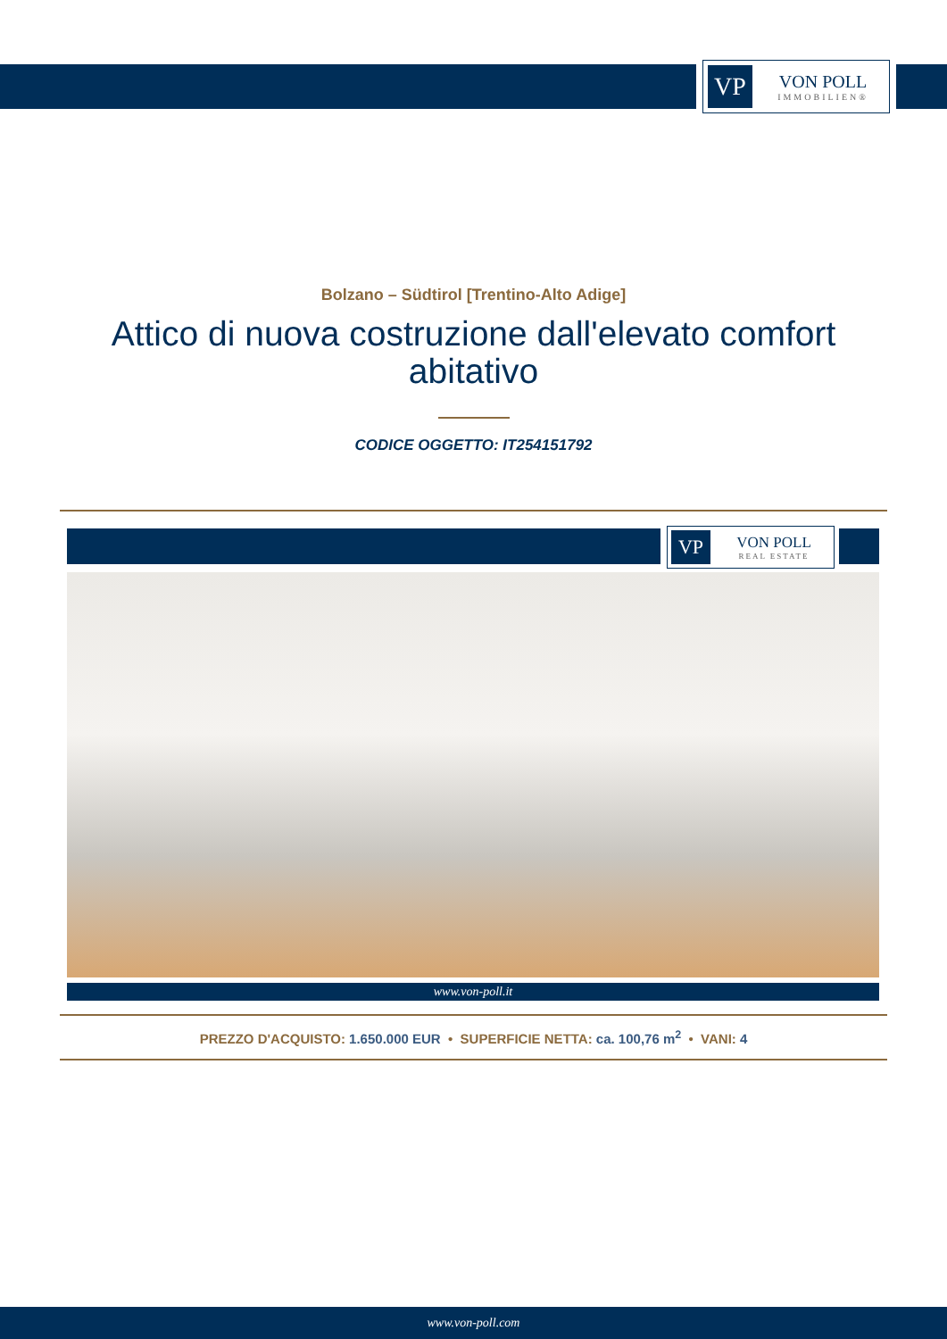VP
VON POLL
IMMOBILIEN®
Bolzano – Südtirol [Trentino-Alto Adige]
Attico di nuova costruzione dall'elevato comfort abitativo
CODICE OGGETTO: IT254151792
VP
VON POLL
REAL ESTATE
www.von-poll.it
PREZZO D'ACQUISTO: 1.650.000 EUR • SUPERFICIE NETTA: ca. 100,76 m<sup>2</sup> • VANI: 4
www.von-poll.com